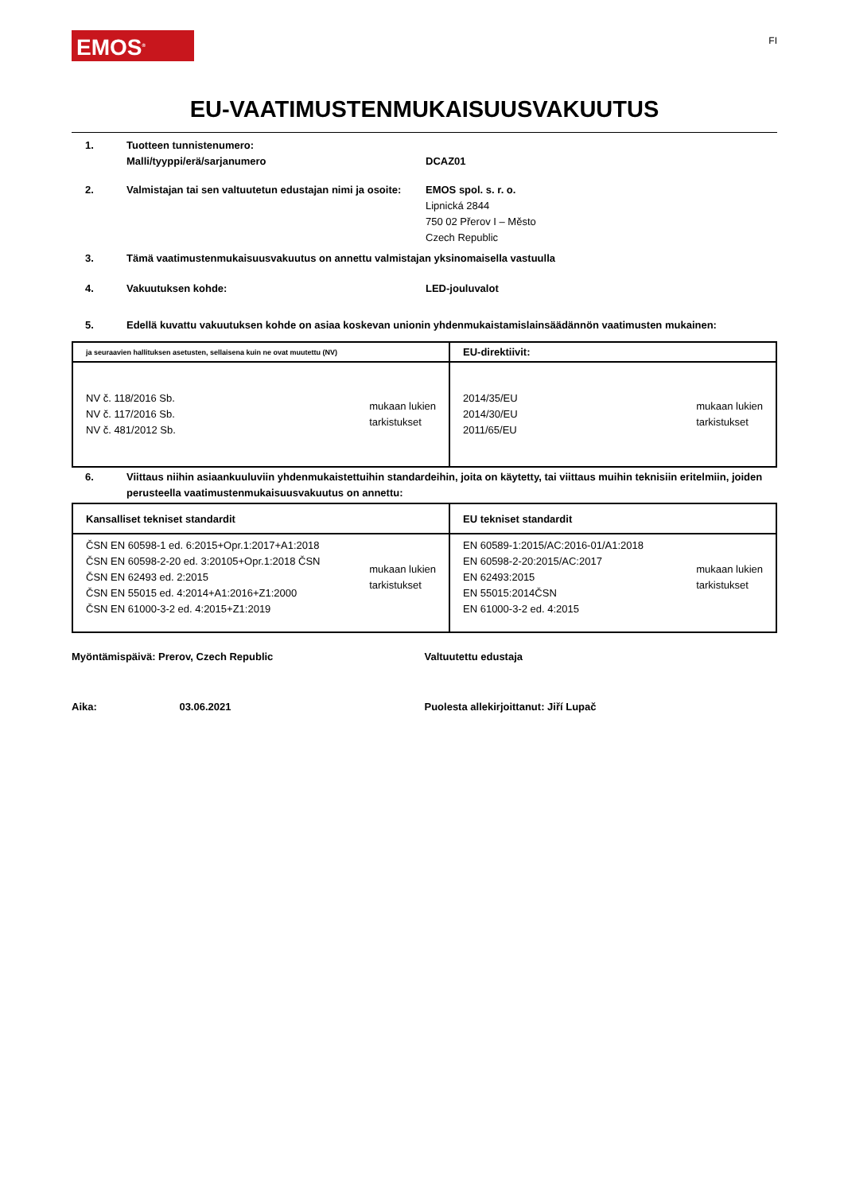EMOS<sup>®</sup>
FI
EU-VAATIMUSTENMUKAISUUSVAKUUTUS
1. Tuotteen tunnistenumero:
Malli/tyyppi/erä/sarjanumero
DCAZ01
2. Valmistajan tai sen valtuutetun edustajan nimi ja osoite:
EMOS spol. s. r. o.
Lipnická 2844
750 02 Přerov I – Město
Czech Republic
3. Tämä vaatimustenmukaisuusvakuutus on annettu valmistajan yksinomaisella vastuulla
4. Vakuutuksen kohde: LED-jouluvalot
5. Edellä kuvattu vakuutuksen kohde on asiaa koskevan unionin yhdenmukaistamislainsäädännön vaatimusten mukainen:
| ja seuraavien hallituksen asetusten, sellaisena kuin ne ovat muutettu (NV) | EU-direktiivit: |
| --- | --- |
| NV č. 118/2016 Sb. NV č. 117/2016 Sb. NV č. 481/2012 Sb. mukaan lukien tarkistukset | 2014/35/EU 2014/30/EU 2011/65/EU mukaan lukien tarkistukset |
6. Viittaus niihin asiaankuuluviin yhdenmukaistettuihin standardeihin, joita on käytetty, tai viittaus muihin teknisiin eritelmiin, joiden perusteella vaatimustenmukaisuusvakuutus on annettu:
| Kansalliset tekniset standardit | EU tekniset standardit |
| --- | --- |
| ČSN EN 60598-1 ed. 6:2015+Opr.1:2017+A1:2018 ČSN EN 60598-2-20 ed. 3:20105+Opr.1:2018 ČSN ČSN EN 62493 ed. 2:2015 ČSN EN 55015 ed. 4:2014+A1:2016+Z1:2000 ČSN EN 61000-3-2 ed. 4:2015+Z1:2019 mukaan lukien tarkistukset | EN 60589-1:2015/AC:2016-01/A1:2018 EN 60598-2-20:2015/AC:2017 EN 62493:2015 EN 55015:2014ČSN EN 61000-3-2 ed. 4:2015 mukaan lukien tarkistukset |
Myöntämispäivä: Prerov, Czech Republic Valtuutettu edustaja
Aika: 03.06.2021 Puolesta allekirjoittanut: Jiří Lupač